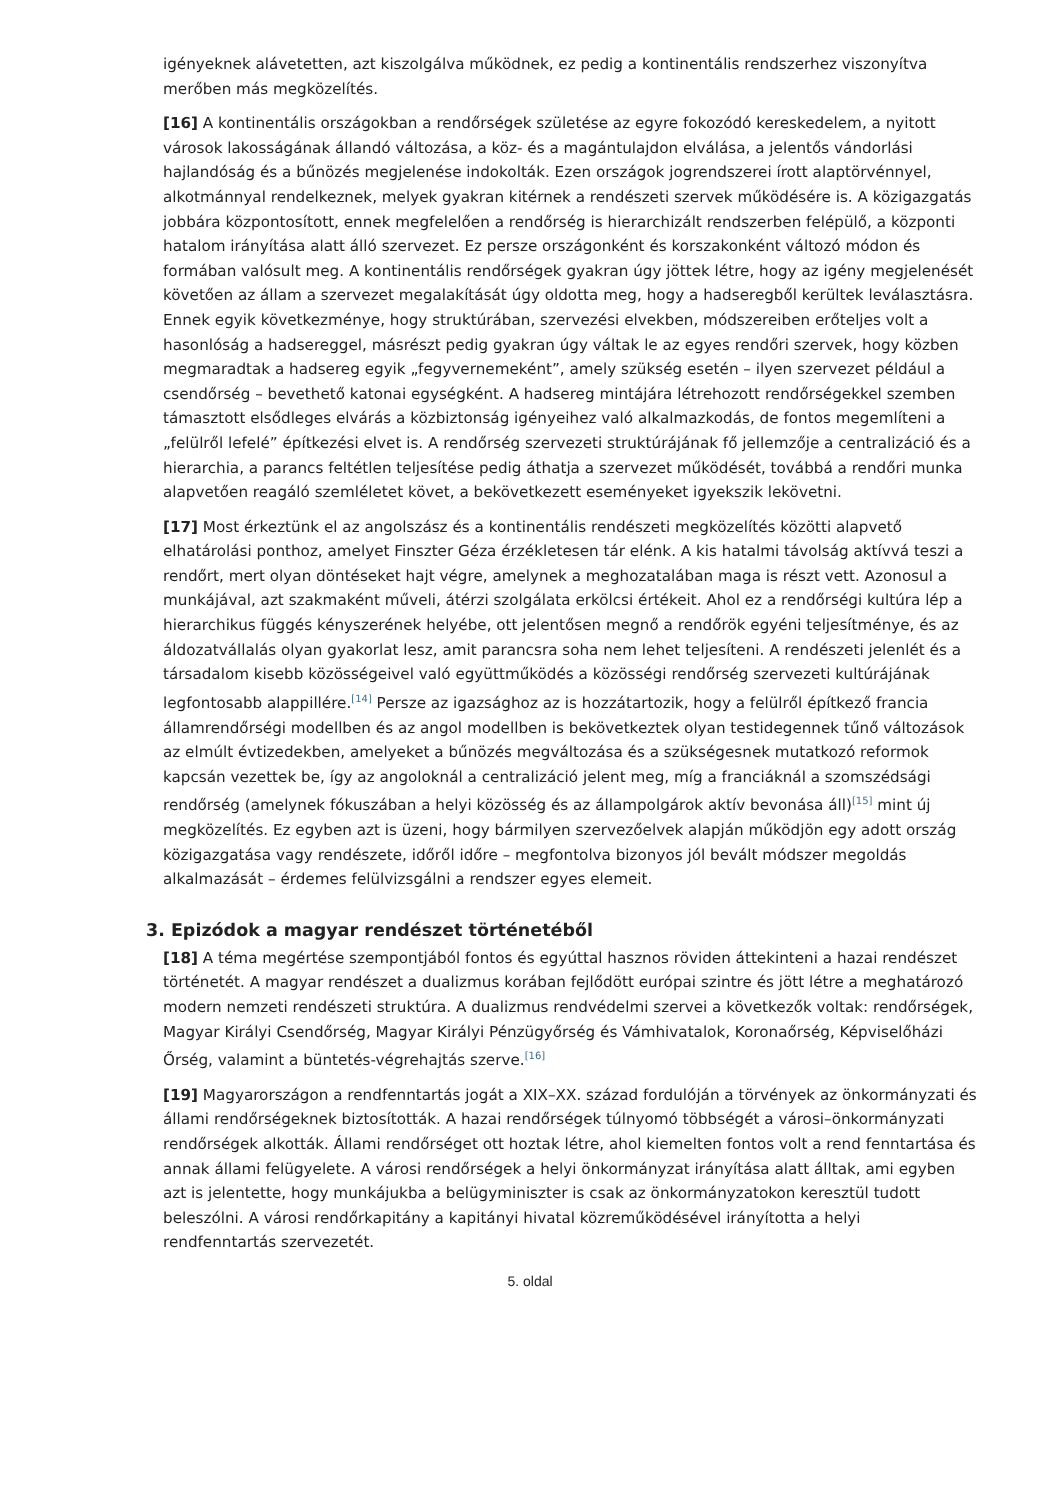igényeknek alávetetten, azt kiszolgálva működnek, ez pedig a kontinentális rendszerhez viszonyítva merőben más megközelítés.
[16] A kontinentális országokban a rendőrségek születése az egyre fokozódó kereskedelem, a nyitott városok lakosságának állandó változása, a köz- és a magántulajdon elválása, a jelentős vándorlási hajlandóság és a bűnözés megjelenése indokolták. Ezen országok jogrendszerei írott alaptörvénnyel, alkotmánnyal rendelkeznek, melyek gyakran kitérnek a rendészeti szervek működésére is. A közigazgatás jobbára központosított, ennek megfelelően a rendőrség is hierarchizált rendszerben felépülő, a központi hatalom irányítása alatt álló szervezet. Ez persze országonként és korszakonként változó módon és formában valósult meg. A kontinentális rendőrségek gyakran úgy jöttek létre, hogy az igény megjelenését követően az állam a szervezet megalakítását úgy oldotta meg, hogy a hadseregből kerültek leválasztásra. Ennek egyik következménye, hogy struktúrában, szervezési elvekben, módszereiben erőteljes volt a hasonlóság a hadsereggel, másrészt pedig gyakran úgy váltak le az egyes rendőri szervek, hogy közben megmaradtak a hadsereg egyik „fegyvernemeként”, amely szükség esetén – ilyen szervezet például a csendőrség – bevethető katonai egységként. A hadsereg mintájára létrehozott rendőrségekkel szemben támasztott elsődleges elvárás a közbiztonság igényeihez való alkalmazkodás, de fontos megemlíteni a „felülről lefelé” építkezési elvet is. A rendőrség szervezeti struktúrájának fő jellemzője a centralizáció és a hierarchia, a parancs feltétlen teljesítése pedig áthatja a szervezet működését, továbbá a rendőri munka alapvetően reagáló szemléletet követ, a bekövetkezett eseményeket igyekszik lekövetni.
[17] Most érkeztünk el az angolszász és a kontinentális rendészeti megközelítés közötti alapvető elhatárolási ponthoz, amelyet Finszter Géza érzékletesen tár elénk. A kis hatalmi távolság aktívvá teszi a rendőrt, mert olyan döntéseket hajt végre, amelynek a meghozatalában maga is részt vett. Azonosul a munkájával, azt szakmaként műveli, átérzi szolgálata erkölcsi értékeit. Ahol ez a rendőrségi kultúra lép a hierarchikus függés kényszerének helyébe, ott jelentősen megnő a rendőrök egyéni teljesítménye, és az áldozatvállalás olyan gyakorlat lesz, amit parancsra soha nem lehet teljesíteni. A rendészeti jelenlét és a társadalom kisebb közösségeivel való együttműködés a közösségi rendőrség szervezeti kultúrájának legfontosabb alappillére.<sup>[14]</sup> Persze az igazsághoz az is hozzátartozik, hogy a felülről építkező francia államrendőrségi modellben és az angol modellben is bekövetkeztek olyan testidegennek tűnő változások az elmúlt évtizedekben, amelyeket a bűnözés megváltozása és a szükségesnek mutatkozó reformok kapcsán vezettek be, így az angoloknál a centralizáció jelent meg, míg a franciáknál a szomszédsági rendőrség (amelynek fókuszában a helyi közösség és az állampolgárok aktív bevonása áll)<sup>[15]</sup> mint új megközelítés. Ez egyben azt is üzeni, hogy bármilyen szervezőelvek alapján működjön egy adott ország közigazgatása vagy rendészete, időről időre – megfontolva bizonyos jól bevált módszer megoldás alkalmazását – érdemes felülvizsgálni a rendszer egyes elemeit.
3. Epizódok a magyar rendészet történetéből
[18] A téma megértése szempontjából fontos és egyúttal hasznos röviden áttekinteni a hazai rendészet történetét. A magyar rendészet a dualizmus korában fejlődött európai szintre és jött létre a meghatározó modern nemzeti rendészeti struktúra. A dualizmus rendvédelmi szervei a következők voltak: rendőrségek, Magyar Királyi Csendőrség, Magyar Királyi Pénzügyőrség és Vámhivatalok, Koronaőrség, Képviselőházi Őrség, valamint a büntetés-végrehajtás szerve.<sup>[16]</sup>
[19] Magyarországon a rendfenntartás jogát a XIX–XX. század fordulóján a törvények az önkormányzati és állami rendőrségeknek biztosították. A hazai rendőrségek túlnyomó többségét a városi–önkormányzati rendőrségek alkották. Állami rendőrséget ott hoztak létre, ahol kiemelten fontos volt a rend fenntartása és annak állami felügyelete. A városi rendőrségek a helyi önkormányzat irányítása alatt álltak, ami egyben azt is jelentette, hogy munkájukba a belügyminiszter is csak az önkormányzatokon keresztül tudott beleszólni. A városi rendőrkapitány a kapitányi hivatal közreműködésével irányította a helyi rendfenntartás szervezetét.
5. oldal